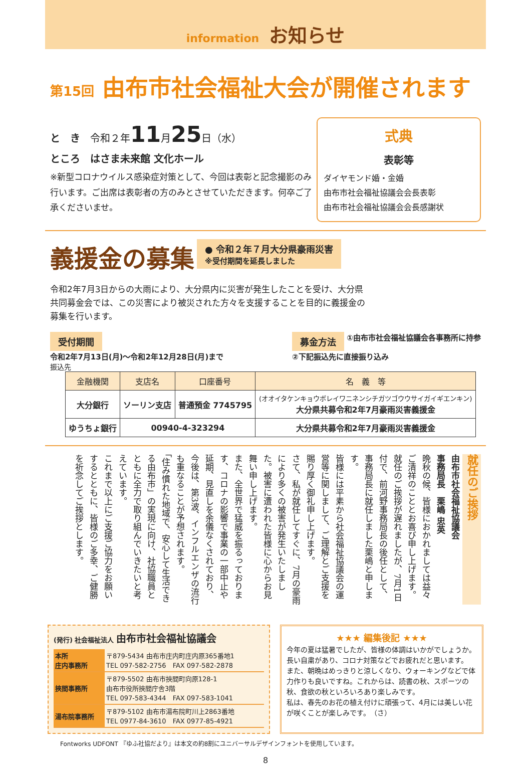information お知らせ
第15回 由布市社会福祉大会が開催されます
と　き　令和２年11月25日（水）
ところ　はさま未来館 文化ホール
※新型コロナウイルス感染症対策として、今回は表彰と記念撮影のみ行います。ご出席は表彰者の方のみとさせていただきます。何卒ご了承くださいませ。
式典
表彰等
ダイヤモンド婚・金婚
由布市社会福祉協議会会長表彰
由布市社会福祉協議会会長感謝状
義援金の募集
● 令和２年７月大分県豪雨災害
※受付期間を延長しました
令和2年7月3日からの大雨により、大分県内に災害が発生したことを受け、大分県共同募金会では、この災害により被災された方々を支援することを目的に義援金の募集を行います。
受付期間
令和2年7月13日(月)～令和2年12月28日(月)まで
募金方法 ①由布市社会福祉協議会各事務所に持参
②下記振込先に直接振り込み
振込先
| 金融機関 | 支店名 | 口座番号 | 名 義 等 |
| --- | --- | --- | --- |
| 大分銀行 | ソーリン支店 | 普通預金 7745795 | (オオイタケンキョウボレイワニネンシチガツゴウウサイガイギエンキン) 大分県共募令和2年7月豪雨災害義援金 |
| ゆうちょ銀行 | 00940-4-323294 | | 大分県共募令和2年7月豪雨災害義援金 |
就任のご挨拶
由布市社会福祉協議会
事務局長　栗嶋 忠英
晩秋の候、皆様におかれましては益々ご清祥のこととお喜び申し上げます。
就任のご挨拶が遅れましたが、7月1日付で、前河野事務局長の後任として、事務局長に就任しました栗嶋と申します。
皆様には平素から社会福祉協議会の運営等に関しまして、ご理解とご支援を賜り厚く御礼申し上げます。
さて、私が就任してすぐに、7月の豪雨により多くの被害が発生いたしました。被害に遭われた皆様に心からお見舞い申し上げます。
また、全世界で猛威を振るっております、コロナの影響で事業の一部中止や延期、見直しを余儀なくされており、今後は、第3波、インフルエンザの流行も重なることが予想されます。
「住み慣れた地域で、安心して生活できる由布市」の実現に向け、社協職員とともに全力で取り組んでいきたいと考えています。
これまで以上にご支援ご協力をお願いするとともに、皆様のご多幸、ご健勝を祈念してご挨拶とします。
(発行) 社会福祉法人 由布市社会福祉協議会
| 本所 庄内事務所 | 〒879-5434 由布市庄内町庄内原365番地1 TEL 097-582-2756 FAX 097-582-2878 |
| 挾間事務所 | 〒879-5502 由布市挾間町向原128-1 由布市役所挾間庁舎3階 TEL 097-583-4344 FAX 097-583-1041 |
| 湯布院事務所 | 〒879-5102 由布市湯布院町川上2863番地 TEL 0977-84-3610 FAX 0977-85-4921 |
★★★ 編集後記 ★★★
今年の夏は猛暑でしたが、皆様の体調はいかがでしょうか。長い自粛があり、コロナ対策などでお疲れだと思います。
また、朝晩はめっきりと涼しくなり、ウォーキングなどで体力作りも良いですね。これからは、読書の秋、スポーツの秋、食欲の秋といろいろあり楽しみです。
私は、春先のお花の植え付けに頑張って、4月には美しい花が咲くことが楽しみです。　（さ）
Fontworks UDFONT 『ゆふ社協だより』は本文の約8割にユニバーサルデザインフォントを使用しています。
8